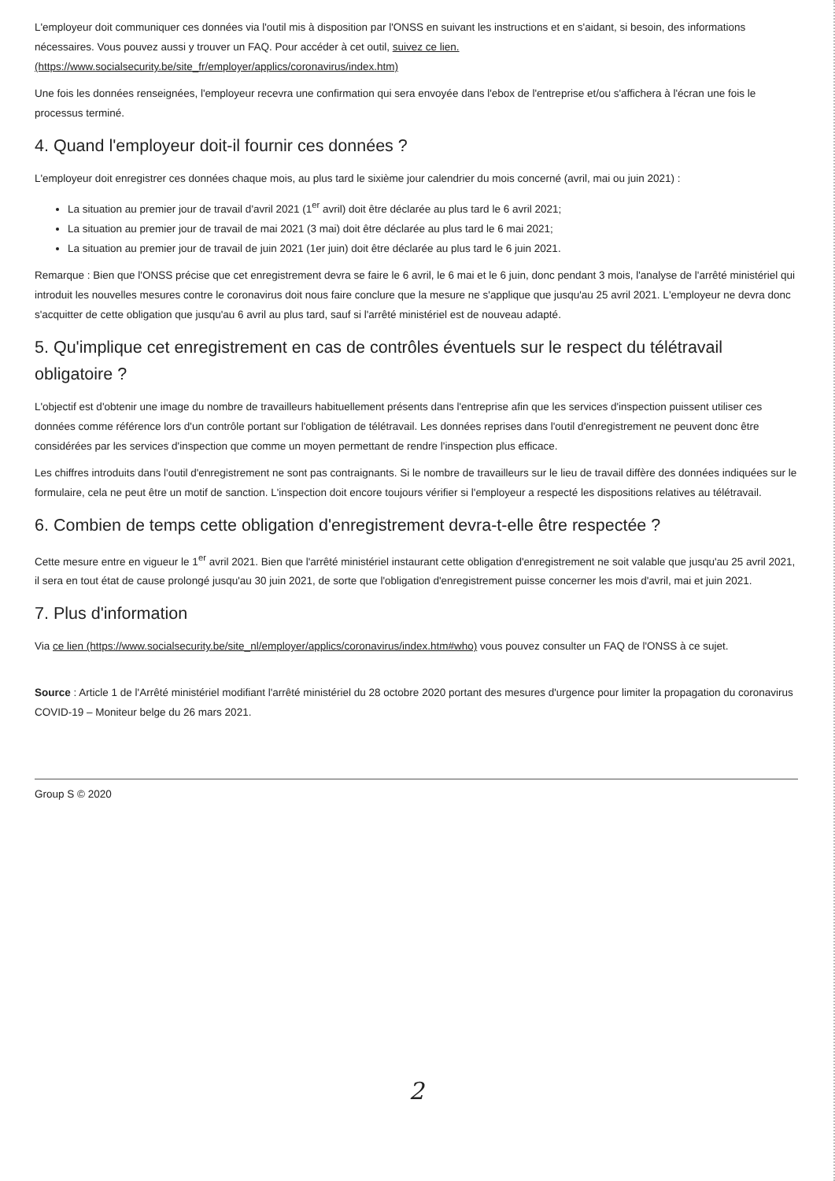L'employeur doit communiquer ces données via l'outil mis à disposition par l'ONSS en suivant les instructions et en s'aidant, si besoin, des informations nécessaires. Vous pouvez aussi y trouver un FAQ. Pour accéder à cet outil, suivez ce lien. (https://www.socialsecurity.be/site_fr/employer/applics/coronavirus/index.htm)
Une fois les données renseignées, l'employeur recevra une confirmation qui sera envoyée dans l'ebox de l'entreprise et/ou s'affichera à l'écran une fois le processus terminé.
4. Quand l'employeur doit-il fournir ces données ?
L'employeur doit enregistrer ces données chaque mois, au plus tard le sixième jour calendrier du mois concerné (avril, mai ou juin 2021) :
La situation au premier jour de travail d'avril 2021 (1<sup>er</sup> avril) doit être déclarée au plus tard le 6 avril 2021;
La situation au premier jour de travail de mai 2021 (3 mai) doit être déclarée au plus tard le 6 mai 2021;
La situation au premier jour de travail de juin 2021 (1er juin) doit être déclarée au plus tard le 6 juin 2021.
Remarque : Bien que l'ONSS précise que cet enregistrement devra se faire le 6 avril, le 6 mai et le 6 juin, donc pendant 3 mois, l'analyse de l'arrêté ministériel qui introduit les nouvelles mesures contre le coronavirus doit nous faire conclure que la mesure ne s'applique que jusqu'au 25 avril 2021. L'employeur ne devra donc s'acquitter de cette obligation que jusqu'au 6 avril au plus tard, sauf si l'arrêté ministériel est de nouveau adapté.
5. Qu'implique cet enregistrement en cas de contrôles éventuels sur le respect du télétravail obligatoire ?
L'objectif est d'obtenir une image du nombre de travailleurs habituellement présents dans l'entreprise afin que les services d'inspection puissent utiliser ces données comme référence lors d'un contrôle portant sur l'obligation de télétravail. Les données reprises dans l'outil d'enregistrement ne peuvent donc être considérées par les services d'inspection que comme un moyen permettant de rendre l'inspection plus efficace.
Les chiffres introduits dans l'outil d'enregistrement ne sont pas contraignants. Si le nombre de travailleurs sur le lieu de travail diffère des données indiquées sur le formulaire, cela ne peut être un motif de sanction. L'inspection doit encore toujours vérifier si l'employeur a respecté les dispositions relatives au télétravail.
6. Combien de temps cette obligation d'enregistrement devra-t-elle être respectée ?
Cette mesure entre en vigueur le 1<sup>er</sup> avril 2021. Bien que l'arrêté ministériel instaurant cette obligation d'enregistrement ne soit valable que jusqu'au 25 avril 2021, il sera en tout état de cause prolongé jusqu'au 30 juin 2021, de sorte que l'obligation d'enregistrement puisse concerner les mois d'avril, mai et juin 2021.
7. Plus d'information
Via ce lien (https://www.socialsecurity.be/site_nl/employer/applics/coronavirus/index.htm#who) vous pouvez consulter un FAQ de l'ONSS à ce sujet.
Source : Article 1 de l'Arrêté ministériel modifiant l'arrêté ministériel du 28 octobre 2020 portant des mesures d'urgence pour limiter la propagation du coronavirus COVID-19 – Moniteur belge du 26 mars 2021.
Group S © 2020
2